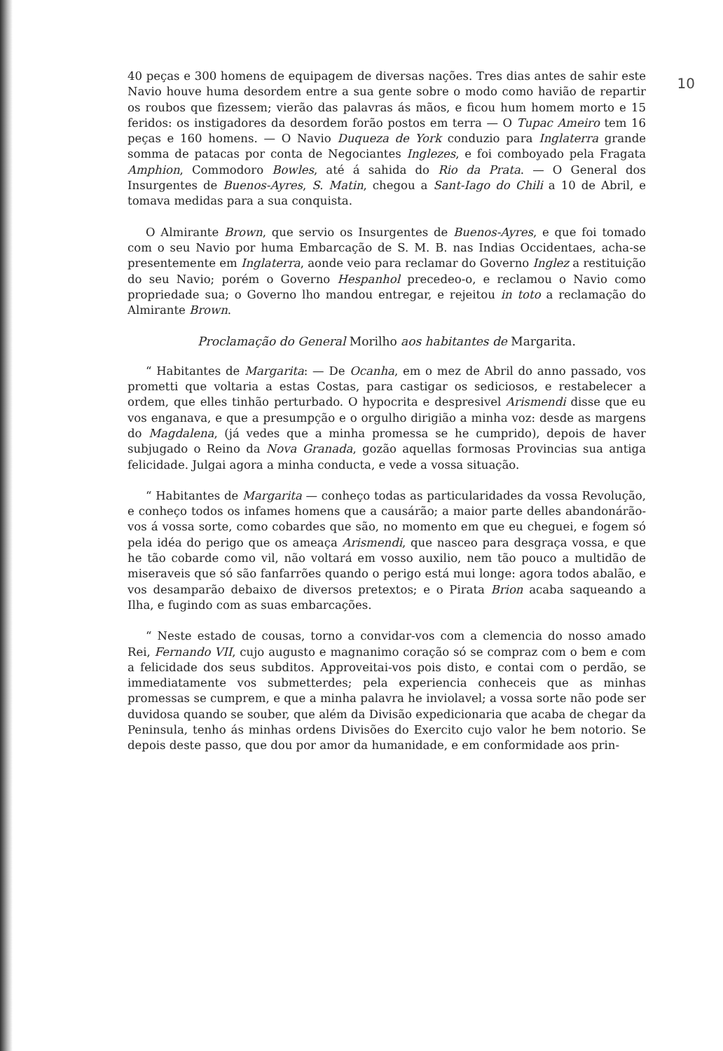10
40 peças e 300 homens de equipagem de diversas nações. Tres dias antes de sahir este Navio houve huma desordem entre a sua gente sobre o modo como havião de repartir os roubos que fizessem; vierão das palavras ás mãos, e ficou hum homem morto e 15 feridos: os instigadores da desordem forão postos em terra — O Tupac Ameiro tem 16 peças e 160 homens. — O Navio Duqueza de York conduzio para Inglaterra grande somma de patacas por conta de Negociantes Inglezes, e foi comboyado pela Fragata Amphion, Commodoro Bowles, até á sahida do Rio da Prata. — O General dos Insurgentes de Buenos-Ayres, S. Matin, chegou a Sant-Iago do Chili a 10 de Abril, e tomava medidas para a sua conquista.
O Almirante Brown, que servio os Insurgentes de Buenos-Ayres, e que foi tomado com o seu Navio por huma Embarcação de S. M. B. nas Indias Occidentaes, acha-se presentemente em Inglaterra, aonde veio para reclamar do Governo Inglez a restituição do seu Navio; porém o Governo Hespanhol precedeo-o, e reclamou o Navio como propriedade sua; o Governo lho mandou entregar, e rejeitou in toto a reclamação do Almirante Brown.
Proclamação do General Morilho aos habitantes de Margarita.
“ Habitantes de Margarita: — De Ocanha, em o mez de Abril do anno passado, vos prometti que voltaria a estas Costas, para castigar os sediciosos, e restabelecer a ordem, que elles tinhão perturbado. O hypocrita e despresivel Arismendi disse que eu vos enganava, e que a presumpção e o orgulho dirigião a minha voz: desde as margens do Magdalena, (já vedes que a minha promessa se he cumprido), depois de haver subjugado o Reino da Nova Granada, gozão aquellas formosas Provincias sua antiga felicidade. Julgai agora a minha conducta, e vede a vossa situação.
“ Habitantes de Margarita — conheço todas as particularidades da vossa Revolução, e conheço todos os infames homens que a causárão; a maior parte delles abandonárão-vos á vossa sorte, como cobardes que são, no momento em que eu cheguei, e fogem só pela idéa do perigo que os ameaça Arismendi, que nasceo para desgraça vossa, e que he tão cobarde como vil, não voltará em vosso auxilio, nem tão pouco a multidão de miseraveis que só são fanfarrões quando o perigo está mui longe: agora todos abalão, e vos desamparão debaixo de diversos pretextos; e o Pirata Brion acaba saqueando a Ilha, e fugindo com as suas embarcações.
“ Neste estado de cousas, torno a convidar-vos com a clemencia do nosso amado Rei, Fernando VII, cujo augusto e magnanimo coração só se compraz com o bem e com a felicidade dos seus subditos. Approveitai-vos pois disto, e contai com o perdão, se immediatamente vos submetterdes; pela experiencia conheceis que as minhas promessas se cumprem, e que a minha palavra he inviolavel; a vossa sorte não pode ser duvidosa quando se souber, que além da Divisão expedicionaria que acaba de chegar da Peninsula, tenho ás minhas ordens Divisões do Exercito cujo valor he bem notorio. Se depois deste passo, que dou por amor da humanidade, e em conformidade aos prin-